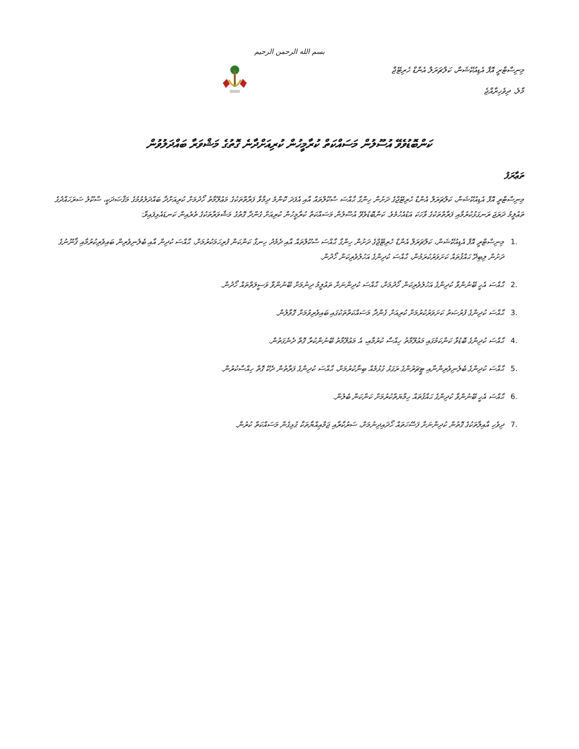بسم الله الرحمن الرحيم
މިނިސްޓްރީ އޮފް އެޑިއުކޭޝަން، ކަލްޗަރަލް އެންޑް ހެރިޓޭޖް
މާލެ، ދިވެހިރާއްޖެ
ކަންބޮޑުވެވޭ އުސޫލުން މަސައްކަތް ކުރާމީހުން ކުރިއަށްދާނެ ގޮތުގެ މަޝްވަރާ ބައްދަލުވުން
ތަޢާރަފު
މިނިސްޓްރީ އޮފް އެޑިއުކޭޝަން، ކަލްޗަރަލް އެންޑް ހެރިޓޭޖްގެ ދަށުން ހިންގާ ޙާއްސަ ސްކޫލްތައް އާއި އެފަދަ ކޮންމެ ދިމާވާ ފަރާތްތަކުގެ މަޢުލޫމާތު ހޯދުމަށް ކުރިއަށްދާ ބައްދަލުވުމުގެ މަޤްޞަދަކީ، ސްކޫލު ސަރަހައްދުގެ ތަޢުލީމު ދަރަޖަ ރަނގަޅުކުރުމާއި ފަރާތްތަކުގެ ވާހަކަ އަޑުއެހުމެވެ. ކަންބޮޑުވެވޭ އުސޫލުން މަސައްކަތް ކުރާމީހުން ކުރިއަށް ގެންދާ ގޮތުގެ މަޝްވަރާތަކުގެ ތެރެއިން ކަނޑައެޅިފައިވާ:
1. މިނިސްޓްރީ އޮފް އެޑިއުކޭޝަން، ކަލްޗަރަލް އެންޑް ހެރިޓޭޖްގެ ދަށުން ހިންގާ ޙާއްސަ ސްކޫލްތައް އާއި ދެމެދު ހިނގާ ކަންކަން ފުރިހަމަކުރުމަށް، ޙާއްސަ ކުދިން އާއި ބެލެނިވެރިން ބައިވެރިކުރުމާއި ޤާނޫނުގެ ދަށުން ލިބިދޭ ޙައްޤުތައް ކަށަވަރުކުރަމުން، ޙާއްސަ ކުދިންގެ އަހުލުވެރިކަން ހޯދުން.
2. ޙާއްސަ އެހީ ބޭނުންވާ ކުދިންގެ އަހުލުވެރިކަން ހޯދުމަށް، ޙާއްސަ ކުދިންނަށް ތަޢުލީމު ދިނުމަށް ބޭނުންވާ ވަސީލަތްތައް ހޯދުން.
3. ޙާއްސަ ކުދިންގެ ފުރުޞަތު ކަށަވަރުކުރުމަށް ކުރިއަށް ގެންދާ މަސައްކަތްތަކުގައި ބައިވެރިވުމަށް ގޮވާލުން.
4. ޙާއްސަ ކުދިންގެ ބޮޑުވާ ކަންކަމުގައި މަޢުލޫމާތު ހިއްސާ ކުރުމާއި، އެ މަޢުލޫމާތު ބޭނުންކުރާ ގޮތް ދެނެގަތުން.
5. ޙާއްސަ ކުދިންގެ ބެލެނިވެރިންނާއި ޓީޗަރުންގެ ރަގަޅު ގުޅުމެއް ބިނާކުރުމަށް، ޙާއްސަ ކުދިންގެ ފަރާތުން ދެކޭ ގޮތް ހިއްސާކުރުން.
6. ޙާއްސަ އެހީ ބޭނުންވާ ކުދިންގެ ޙައްޤުތައް ހިމާޔަތްކުރުމަށް ކަންކަން ބެލުން.
7. ދިވެހި އާއިލާތަކުގެ ގޮތުން ކުދިންނަށް ފަސޭހަތައް ހޯދައިދިނުމަށް، ސަރުކާރާއި ޖަމްޢިއްޔާތަކާ ގުޅިގެން މަސައްކަތް ކުރުން.